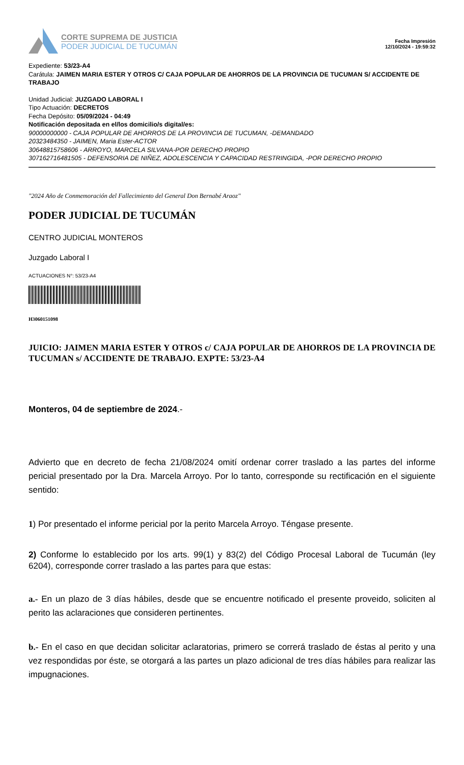CORTE SUPREMA DE JUSTICIA
PODER JUDICIAL DE TUCUMÁN
Fecha Impresión
12/10/2024 - 19:59:32
Expediente: 53/23-A4
Carátula: JAIMEN MARIA ESTER Y OTROS C/ CAJA POPULAR DE AHORROS DE LA PROVINCIA DE TUCUMAN S/ ACCIDENTE DE TRABAJO
Unidad Judicial: JUZGADO LABORAL I
Tipo Actuación: DECRETOS
Fecha Depósito: 05/09/2024 - 04:49
Notificación depositada en el/los domicilio/s digital/es:
90000000000 - CAJA POPULAR DE AHORROS DE LA PROVINCIA DE TUCUMAN, -DEMANDADO
20323484350 - JAIMEN, Maria Ester-ACTOR
30648815758606 - ARROYO, MARCELA SILVANA-POR DERECHO PROPIO
307162716481505 - DEFENSORIA DE NIÑEZ, ADOLESCENCIA Y CAPACIDAD RESTRINGIDA, -POR DERECHO PROPIO
"2024 Año de Conmemoración del Fallecimiento del General Don Bernabé Araoz"
PODER JUDICIAL DE TUCUMÁN
CENTRO JUDICIAL MONTEROS
Juzgado Laboral I
ACTUACIONES N°: 53/23-A4
H3060151098
JUICIO: JAIMEN MARIA ESTER Y OTROS c/ CAJA POPULAR DE AHORROS DE LA PROVINCIA DE TUCUMAN s/ ACCIDENTE DE TRABAJO. EXPTE: 53/23-A4
Monteros, 04 de septiembre de 2024.-
Advierto que en decreto de fecha 21/08/2024 omití ordenar correr traslado a las partes del informe pericial presentado por la Dra. Marcela Arroyo. Por lo tanto, corresponde su rectificación en el siguiente sentido:
1) Por presentado el informe pericial por la perito Marcela Arroyo. Téngase presente.
2) Conforme lo establecido por los arts. 99(1) y 83(2) del Código Procesal Laboral de Tucumán (ley 6204), corresponde correr traslado a las partes para que estas:
a.- En un plazo de 3 días hábiles, desde que se encuentre notificado el presente proveido, soliciten al perito las aclaraciones que consideren pertinentes.
b.- En el caso en que decidan solicitar aclaratorias, primero se correrá traslado de éstas al perito y una vez respondidas por éste, se otorgará a las partes un plazo adicional de tres días hábiles para realizar las impugnaciones.